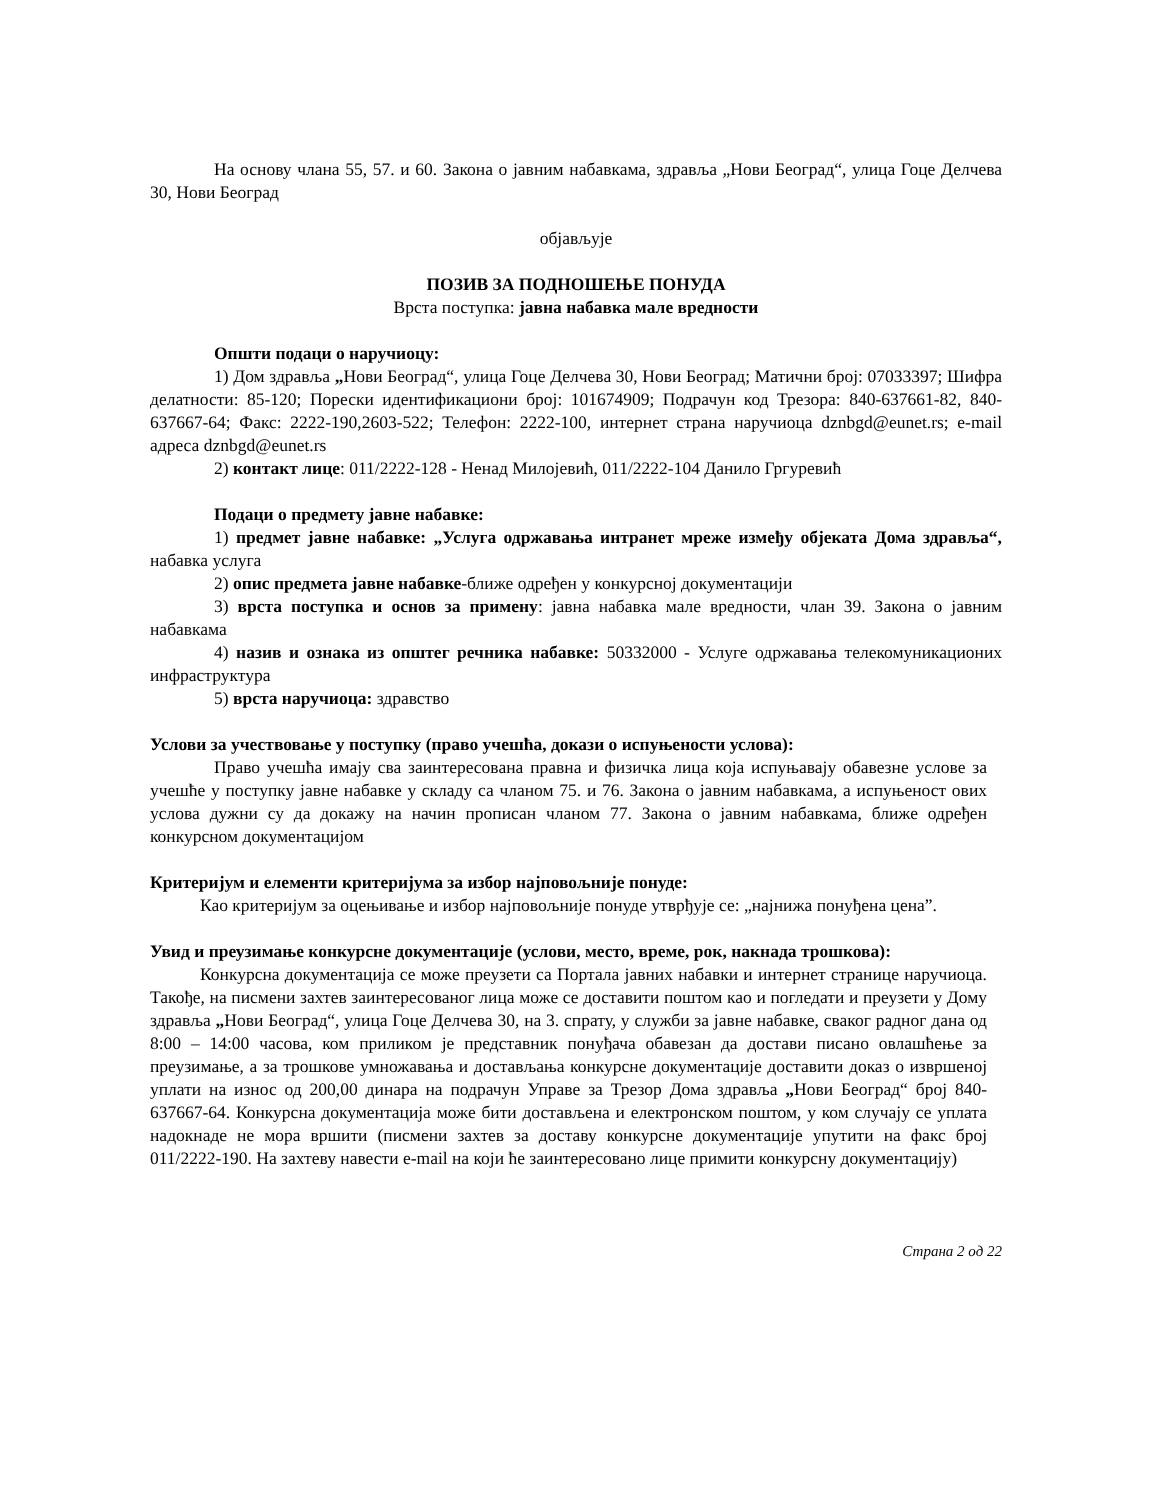На основу члана 55, 57. и 60. Закона о јавним набавкама, здравља „Нови Београд“, улица Гоце Делчева 30, Нови Београд
објављује
ПОЗИВ ЗА ПОДНОШЕЊЕ ПОНУДА
Врста поступка: јавна набавка мале вредности
Општи подаци о наручиоцу:
1) Дом здравља „Нови Београд“, улица Гоце Делчева 30, Нови Београд; Матични број: 07033397; Шифра делатности: 85-120; Порески идентификациони број: 101674909; Подрачун код Трезора: 840-637661-82, 840-637667-64; Факс: 2222-190,2603-522; Телефон: 2222-100, интернет страна наручиоца dznbgd@eunet.rs; e-mail адреса dznbgd@eunet.rs
2) контакт лице: 011/2222-128 - Ненад Милојевић, 011/2222-104 Данило Гргуревић
Подаци о предмету јавне набавке:
1) предмет јавне набавке: „Услуга одржавања интранет мреже између објеката Дома здравља“, набавка услуга
2) опис предмета јавне набавке-ближе одређен у конкурсној документацији
3) врста поступка и основ за примену: јавна набавка мале вредности, члан 39. Закона о јавним набавкама
4) назив и ознака из општег речника набавке: 50332000 - Услуге одржавања телекомуникационих инфраструктура
5) врста наручиоца: здравство
Услови за учествовање у поступку (право учешћа, докази о испуњености услова):
Право учешћа имају сва заинтересована правна и физичка лица која испуњавају обавезне услове за учешће у поступку јавне набавке у складу са чланом 75. и 76. Закона о јавним набавкама, а испуњеност ових услова дужни су да докажу на начин прописан чланом 77. Закона о јавним набавкама, ближе одређен конкурсном документацијом
Критеријум и елементи критеријума за избор најповољније понуде:
Као критеријум за оцењивање и избор најповољније понуде утврђује се: „најнижа понуђена цена”.
Увид и преузимање конкурсне документације (услови, место, време, рок, накнада трошкова):
Конкурсна документација се може преузети са Портала јавних набавки и интернет странице наручиоца. Такође, на писмени захтев заинтересованог лица може се доставити поштом као и погледати и преузети у Дому здравља „Нови Београд“, улица Гоце Делчева 30, на 3. спрату, у служби за јавне набавке, сваког радног дана од 8:00 – 14:00 часова, ком приликом је представник понуђача обавезан да достави писано овлашћење за преузимање, а за трошкове умножавања и достављања конкурсне документације доставити доказ о извршеној уплати на износ од 200,00 динара на подрачун Управе за Трезор Дома здравља „Нови Београд“ број 840-637667-64. Конкурсна документација може бити достављена и електронском поштом, у ком случају се уплата надокнаде не мора вршити (писмени захтев за доставу конкурсне документације упутити на факс број 011/2222-190. На захтеву навести e-mail на који ће заинтересовано лице примити конкурсну документацију)
Страна 2 од 22